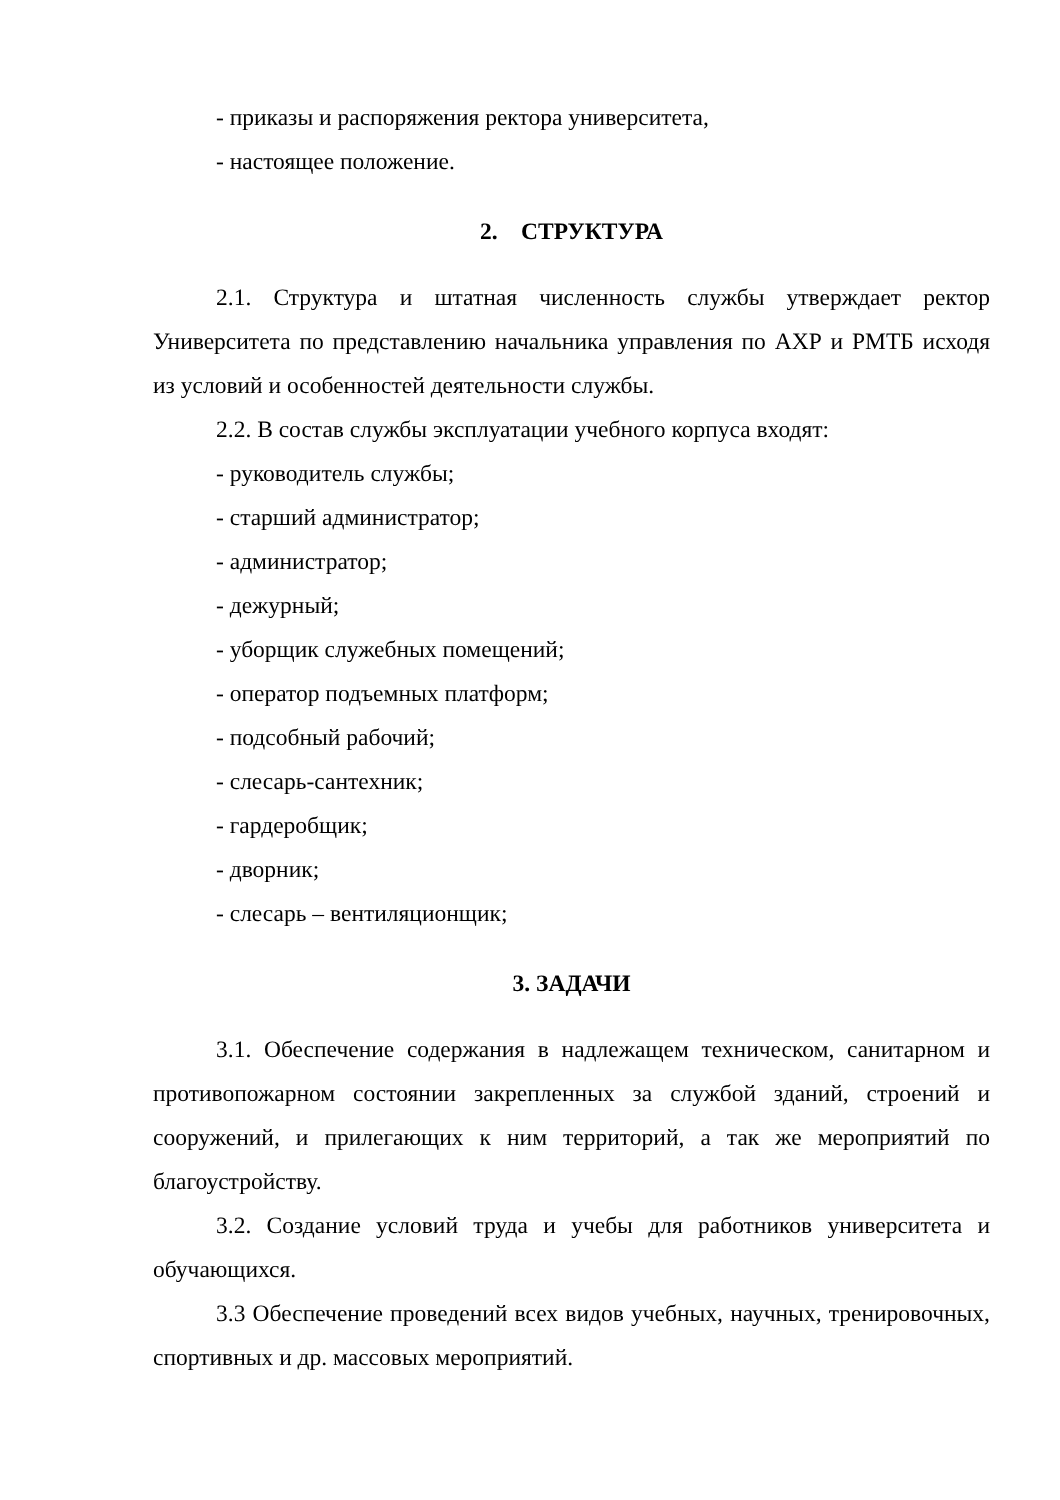- приказы и распоряжения ректора университета,
- настоящее положение.
2. СТРУКТУРА
2.1. Структура и штатная численность службы утверждает ректор Университета по представлению начальника управления по АХР и РМТБ исходя из условий и особенностей деятельности службы.
2.2. В состав службы эксплуатации учебного корпуса входят:
- руководитель службы;
- старший администратор;
- администратор;
- дежурный;
- уборщик служебных помещений;
- оператор подъемных платформ;
- подсобный рабочий;
- слесарь-сантехник;
- гардеробщик;
- дворник;
- слесарь – вентиляционщик;
3. ЗАДАЧИ
3.1. Обеспечение содержания в надлежащем техническом, санитарном и противопожарном состоянии закрепленных за службой зданий, строений и сооружений, и прилегающих к ним территорий, а так же мероприятий по благоустройству.
3.2. Создание условий труда и учебы для работников университета и обучающихся.
3.3 Обеспечение проведений всех видов учебных, научных, тренировочных, спортивных и др. массовых мероприятий.